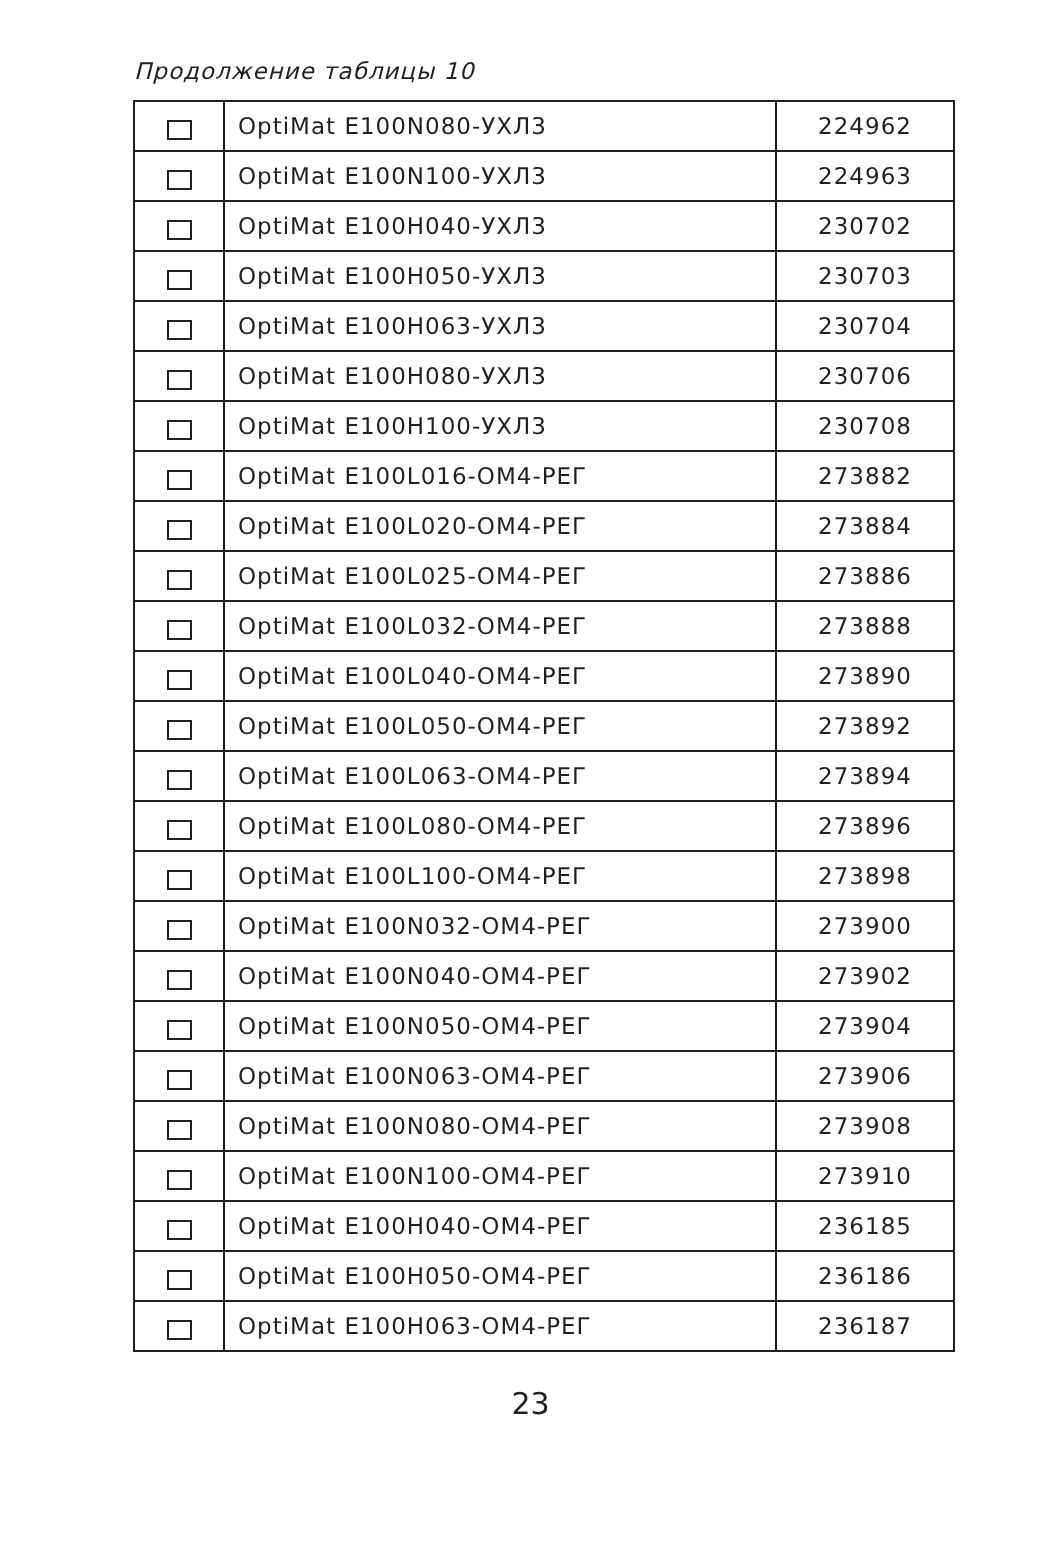Продолжение таблицы 10
| | OptiMat E100N080-УХЛ3 | 224962 |
| | OptiMat E100N100-УХЛ3 | 224963 |
| | OptiMat E100H040-УХЛ3 | 230702 |
| | OptiMat E100H050-УХЛ3 | 230703 |
| | OptiMat E100H063-УХЛ3 | 230704 |
| | OptiMat E100H080-УХЛ3 | 230706 |
| | OptiMat E100H100-УХЛ3 | 230708 |
| | OptiMat E100L016-ОМ4-РЕГ | 273882 |
| | OptiMat E100L020-ОМ4-РЕГ | 273884 |
| | OptiMat E100L025-ОМ4-РЕГ | 273886 |
| | OptiMat E100L032-ОМ4-РЕГ | 273888 |
| | OptiMat E100L040-ОМ4-РЕГ | 273890 |
| | OptiMat E100L050-ОМ4-РЕГ | 273892 |
| | OptiMat E100L063-ОМ4-РЕГ | 273894 |
| | OptiMat E100L080-ОМ4-РЕГ | 273896 |
| | OptiMat E100L100-ОМ4-РЕГ | 273898 |
| | OptiMat E100N032-ОМ4-РЕГ | 273900 |
| | OptiMat E100N040-ОМ4-РЕГ | 273902 |
| | OptiMat E100N050-ОМ4-РЕГ | 273904 |
| | OptiMat E100N063-ОМ4-РЕГ | 273906 |
| | OptiMat E100N080-ОМ4-РЕГ | 273908 |
| | OptiMat E100N100-ОМ4-РЕГ | 273910 |
| | OptiMat E100H040-ОМ4-РЕГ | 236185 |
| | OptiMat E100H050-ОМ4-РЕГ | 236186 |
| | OptiMat E100H063-ОМ4-РЕГ | 236187 |
23